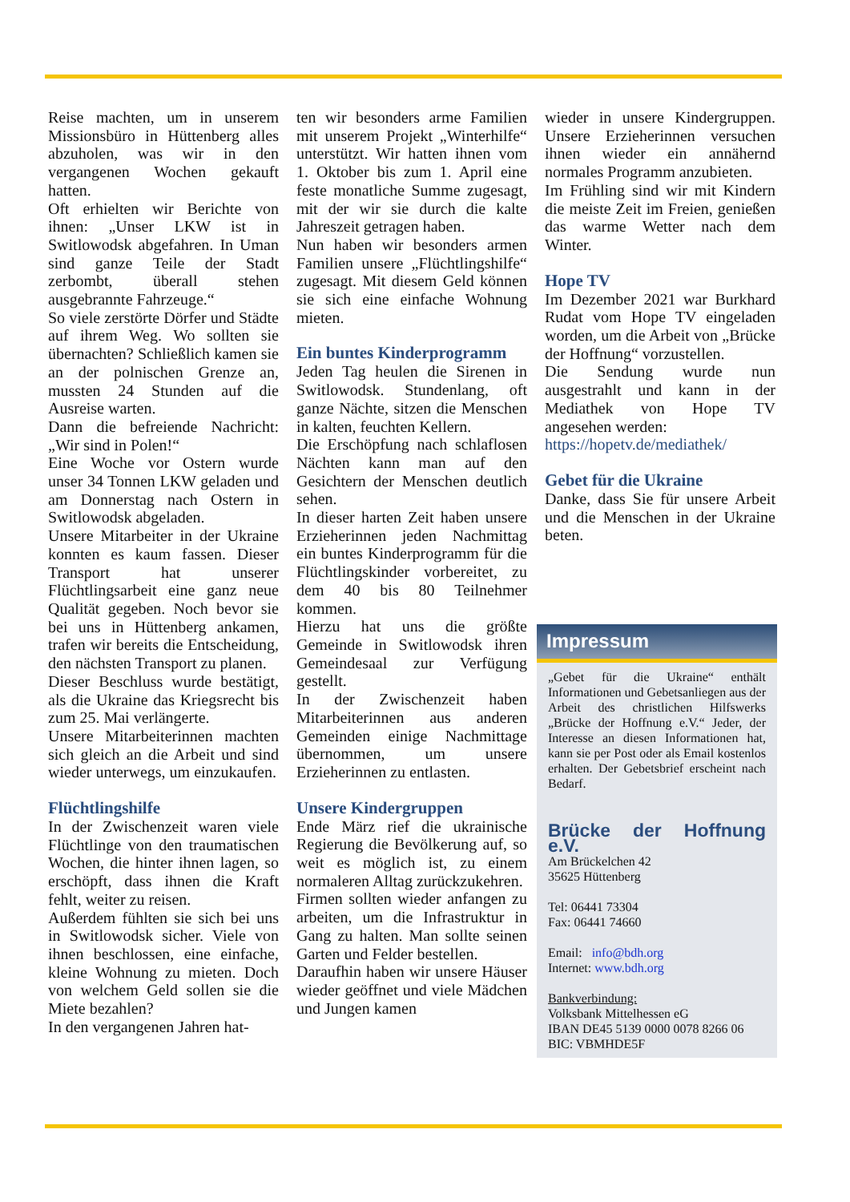Reise machten, um in unserem Missionsbüro in Hüttenberg alles abzuholen, was wir in den vergangenen Wochen gekauft hatten.
Oft erhielten wir Berichte von ihnen: „Unser LKW ist in Switlowodsk abgefahren. In Uman sind ganze Teile der Stadt zerbombt, überall stehen ausgebrannte Fahrzeuge.“
So viele zerstörte Dörfer und Städte auf ihrem Weg. Wo sollten sie übernachten? Schließlich kamen sie an der polnischen Grenze an, mussten 24 Stunden auf die Ausreise warten.
Dann die befreiende Nachricht: „Wir sind in Polen!“
Eine Woche vor Ostern wurde unser 34 Tonnen LKW geladen und am Donnerstag nach Ostern in Switlowodsk abgeladen.
Unsere Mitarbeiter in der Ukraine konnten es kaum fassen. Dieser Transport hat unserer Flüchtlingsarbeit eine ganz neue Qualität gegeben. Noch bevor sie bei uns in Hüttenberg ankamen, trafen wir bereits die Entscheidung, den nächsten Transport zu planen.
Dieser Beschluss wurde bestätigt, als die Ukraine das Kriegsrecht bis zum 25. Mai verlängerte.
Unsere Mitarbeiterinnen machten sich gleich an die Arbeit und sind wieder unterwegs, um einzukaufen.
Flüchtlingshilfe
In der Zwischenzeit waren viele Flüchtlinge von den traumatischen Wochen, die hinter ihnen lagen, so erschöpft, dass ihnen die Kraft fehlt, weiter zu reisen.
Außerdem fühlten sie sich bei uns in Switlowodsk sicher. Viele von ihnen beschlossen, eine einfache, kleine Wohnung zu mieten. Doch von welchem Geld sollen sie die Miete bezahlen?
In den vergangenen Jahren hat-
ten wir besonders arme Familien mit unserem Projekt „Winterhilfe“ unterstützt. Wir hatten ihnen vom 1. Oktober bis zum 1. April eine feste monatliche Summe zugesagt, mit der wir sie durch die kalte Jahreszeit getragen haben.
Nun haben wir besonders armen Familien unsere „Flüchtlingshilfe“ zugesagt. Mit diesem Geld können sie sich eine einfache Wohnung mieten.
Ein buntes Kinderprogramm
Jeden Tag heulen die Sirenen in Switlowodsk. Stundenlang, oft ganze Nächte, sitzen die Menschen in kalten, feuchten Kellern.
Die Erschöpfung nach schlaflosen Nächten kann man auf den Gesichtern der Menschen deutlich sehen.
In dieser harten Zeit haben unsere Erzieherinnen jeden Nachmittag ein buntes Kinderprogramm für die Flüchtlingskinder vorbereitet, zu dem 40 bis 80 Teilnehmer kommen.
Hierzu hat uns die größte Gemeinde in Switlowodsk ihren Gemeindesaal zur Verfügung gestellt.
In der Zwischenzeit haben Mitarbeiterinnen aus anderen Gemeinden einige Nachmittage übernommen, um unsere Erzieherinnen zu entlasten.
Unsere Kindergruppen
Ende März rief die ukrainische Regierung die Bevölkerung auf, so weit es möglich ist, zu einem normaleren Alltag zurückzukehren.
Firmen sollten wieder anfangen zu arbeiten, um die Infrastruktur in Gang zu halten. Man sollte seinen Garten und Felder bestellen.
Daraufhin haben wir unsere Häuser wieder geöffnet und viele Mädchen und Jungen kamen
wieder in unsere Kindergruppen. Unsere Erzieherinnen versuchen ihnen wieder ein annähernd normales Programm anzubieten.
Im Frühling sind wir mit Kindern die meiste Zeit im Freien, genießen das warme Wetter nach dem Winter.
Hope TV
Im Dezember 2021 war Burkhard Rudat vom Hope TV eingeladen worden, um die Arbeit von „Brücke der Hoffnung“ vorzustellen.
Die Sendung wurde nun ausgestrahlt und kann in der Mediathek von Hope TV angesehen werden:
https://hopetv.de/mediathek/
Gebet für die Ukraine
Danke, dass Sie für unsere Arbeit und die Menschen in der Ukraine beten.
Impressum
„Gebet für die Ukraine“ enthält Informationen und Gebetsanliegen aus der Arbeit des christlichen Hilfswerks „Brücke der Hoffnung e.V.“ Jeder, der Interesse an diesen Informationen hat, kann sie per Post oder als Email kostenlos erhalten. Der Gebetsbrief erscheint nach Bedarf.
Brücke der Hoffnung e.V.
Am Brückelchen 42
35625 Hüttenberg
Tel: 06441 73304
Fax: 06441 74660
Email: info@bdh.org
Internet: www.bdh.org
Bankverbindung:
Volksbank Mittelhessen eG
IBAN DE45 5139 0000 0078 8266 06
BIC: VBMHDE5F